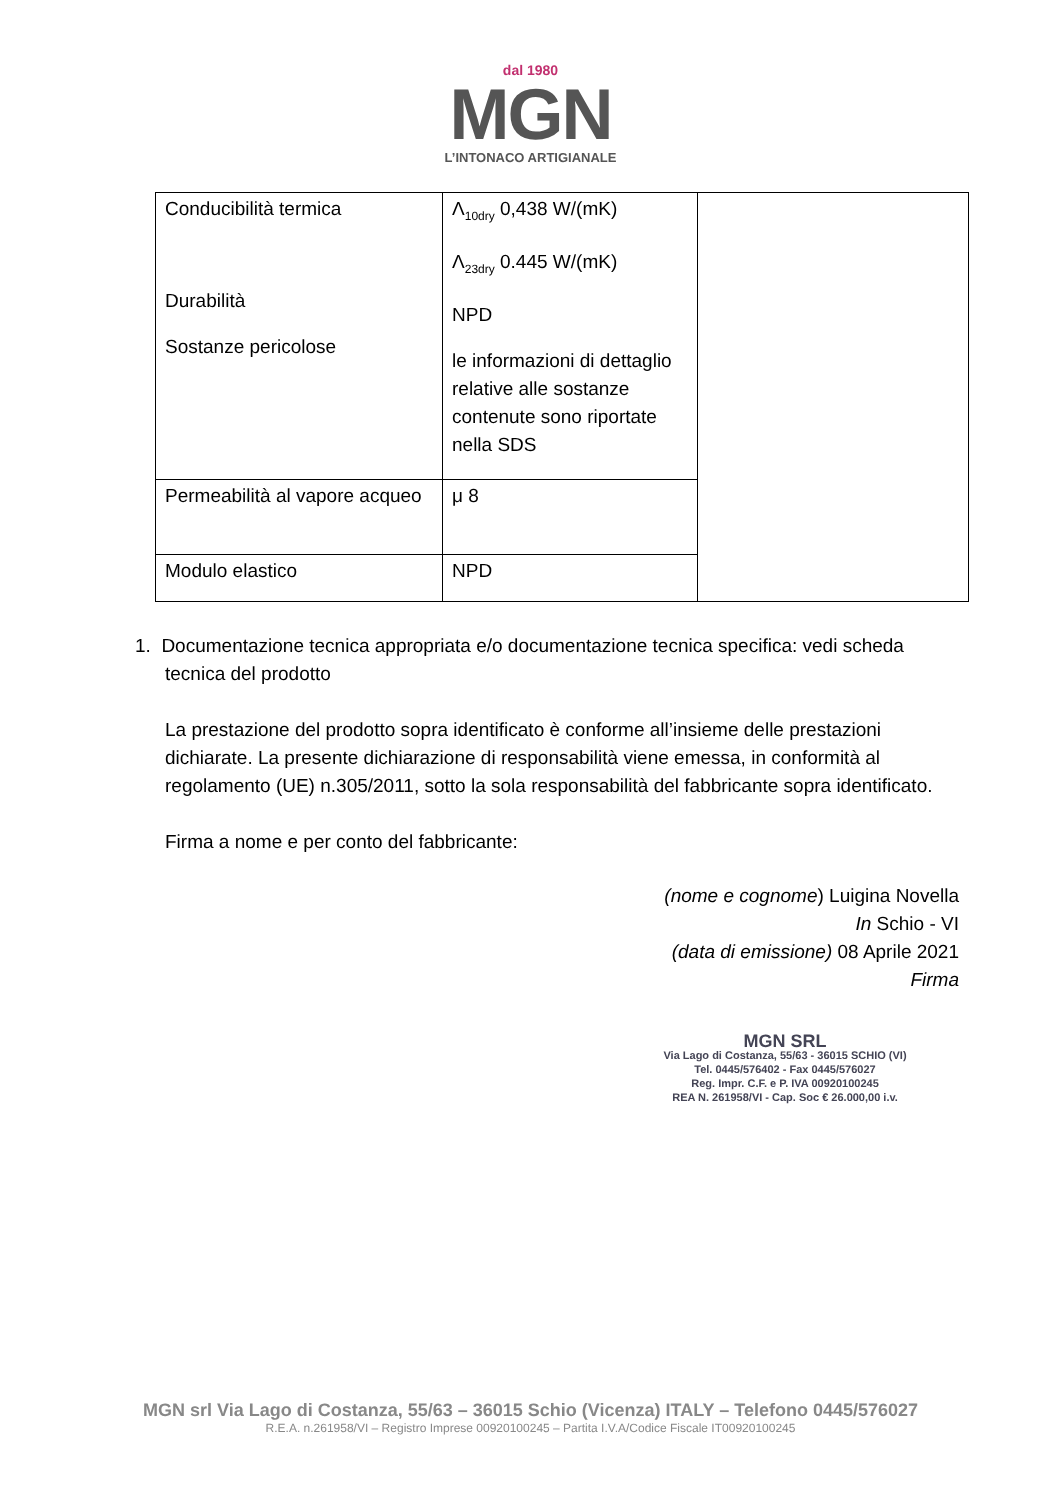dal 1980
MGN
L’INTONACO ARTIGIANALE
| Conducibilità termica Durabilità Sostanze pericolose | Λ<sub>10dry</sub> 0,438 W/(mK) Λ<sub>23dry</sub> 0.445 W/(mK) NPD le informazioni di dettaglio relative alle sostanze contenute sono riportate nella SDS | |
| Permeabilità al vapore acqueo | μ 8 | |
| Modulo elastico | NPD | |
1. Documentazione tecnica appropriata e/o documentazione tecnica specifica: vedi scheda tecnica del prodotto
La prestazione del prodotto sopra identificato è conforme all’insieme delle prestazioni dichiarate. La presente dichiarazione di responsabilità viene emessa, in conformità al regolamento (UE) n.305/2011, sotto la sola responsabilità del fabbricante sopra identificato.
Firma a nome e per conto del fabbricante:
(nome e cognome) Luigina Novella
In Schio - VI
(data di emissione) 08 Aprile 2021
Firma
MGN SRL
Via Lago di Costanza, 55/63 - 36015 SCHIO (VI)
Tel. 0445/576402 - Fax 0445/576027
Reg. Impr. C.F. e P. IVA 00920100245
REA N. 261958/VI - Cap. Soc € 26.000,00 i.v.
MGN srl Via Lago di Costanza, 55/63 – 36015 Schio (Vicenza) ITALY – Telefono 0445/576027
R.E.A. n.261958/VI – Registro Imprese 00920100245 – Partita I.V.A/Codice Fiscale IT00920100245